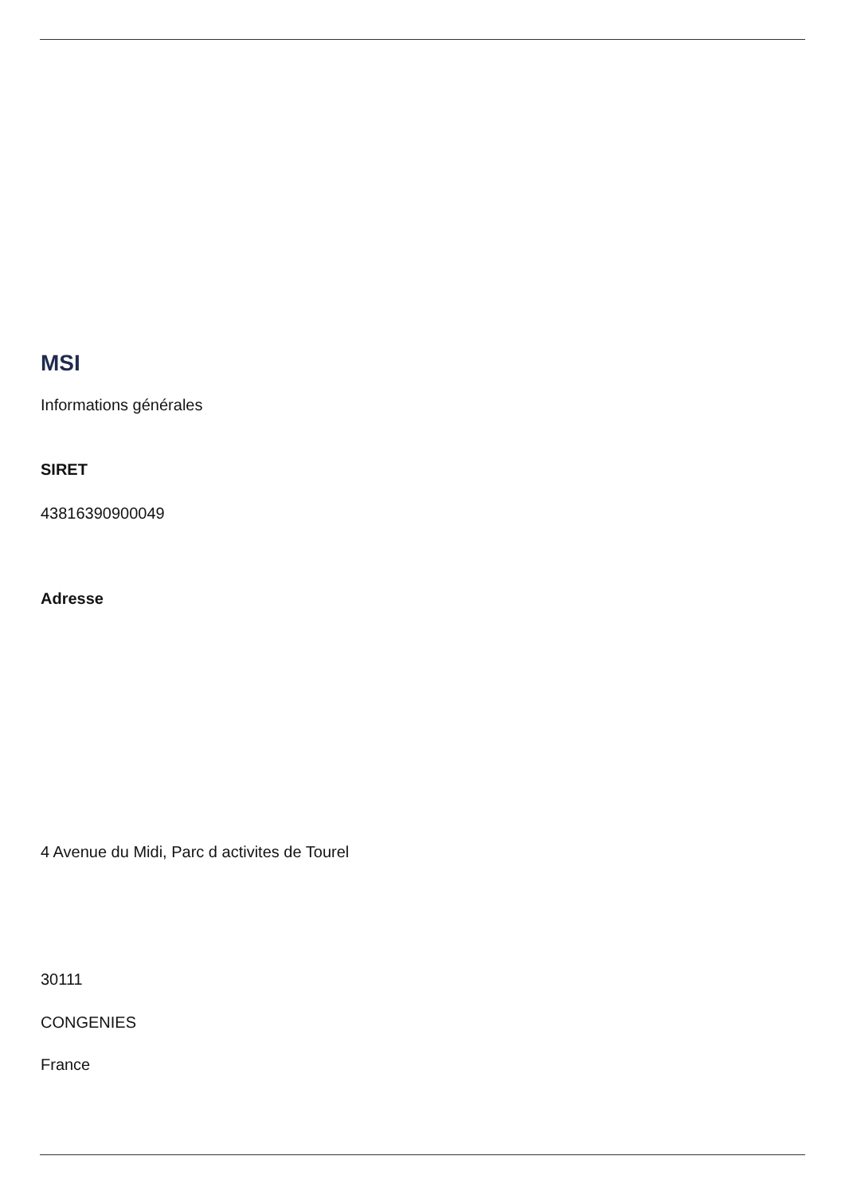MSI
Informations générales
SIRET
43816390900049
Adresse
4 Avenue du Midi, Parc d activites de Tourel
30111
CONGENIES
France